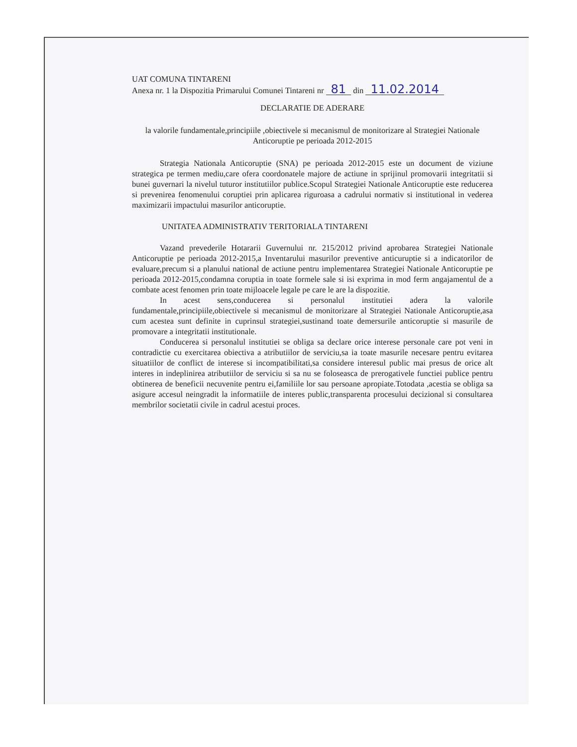UAT COMUNA TINTARENI
Anexa nr. 1 la Dispozitia Primarului Comunei Tintareni nr 81 din 11.02.2014
DECLARATIE DE ADERARE
la valorile fundamentale,principiile ,obiectivele si mecanismul de monitorizare al Strategiei Nationale Anticoruptie pe perioada 2012-2015
Strategia Nationala Anticoruptie (SNA) pe perioada 2012-2015 este un document de viziune strategica pe termen mediu,care ofera coordonatele majore de actiune in sprijinul promovarii integritatii si bunei guvernari la nivelul tuturor institutiilor publice.Scopul Strategiei Nationale Anticoruptie este reducerea si prevenirea fenomenului coruptiei prin aplicarea riguroasa a cadrului normativ si institutional in vederea maximizarii impactului masurilor anticoruptie.
UNITATEA ADMINISTRATIV TERITORIALA TINTARENI
Vazand prevederile Hotararii Guvernului nr. 215/2012 privind aprobarea Strategiei Nationale Anticoruptie pe perioada 2012-2015,a Inventarului masurilor preventive anticuruptie si a indicatorilor de evaluare,precum si a planului national de actiune pentru implementarea Strategiei Nationale Anticoruptie pe perioada 2012-2015,condamna coruptia in toate formele sale si isi exprima in mod ferm angajamentul de a combate acest fenomen prin toate mijloacele legale pe care le are la dispozitie.
In acest sens,conducerea si personalul institutiei adera la valorile fundamentale,principiile,obiectivele si mecanismul de monitorizare al Strategiei Nationale Anticoruptie,asa cum acestea sunt definite in cuprinsul strategiei,sustinand toate demersurile anticoruptie si masurile de promovare a integritatii institutionale.
Conducerea si personalul institutiei se obliga sa declare orice interese personale care pot veni in contradictie cu exercitarea obiectiva a atributiilor de serviciu,sa ia toate masurile necesare pentru evitarea situatiilor de conflict de interese si incompatibilitati,sa considere interesul public mai presus de orice alt interes in indeplinirea atributiilor de serviciu si sa nu se foloseasca de prerogativele functiei publice pentru obtinerea de beneficii necuvenite pentru ei,familiile lor sau persoane apropiate.Totodata ,acestia se obliga sa asigure accesul neingradit la informatiile de interes public,transparenta procesului decizional si consultarea membrilor societatii civile in cadrul acestui proces.